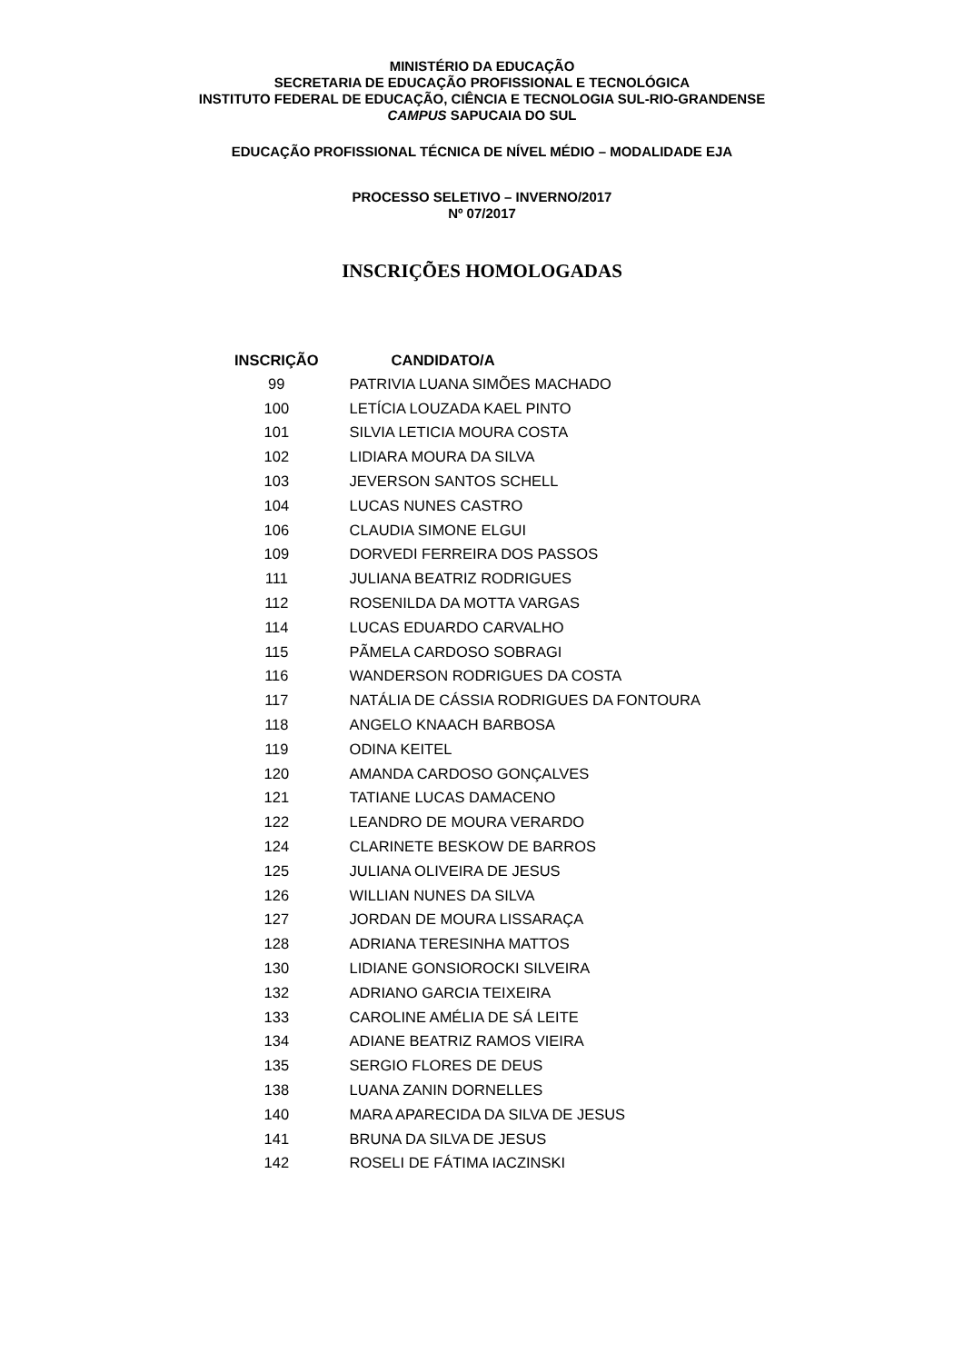MINISTÉRIO DA EDUCAÇÃO
SECRETARIA DE EDUCAÇÃO PROFISSIONAL E TECNOLÓGICA
INSTITUTO FEDERAL DE EDUCAÇÃO, CIÊNCIA E TECNOLOGIA SUL-RIO-GRANDENSE
CAMPUS SAPUCAIA DO SUL
EDUCAÇÃO PROFISSIONAL TÉCNICA DE NÍVEL MÉDIO – MODALIDADE EJA
PROCESSO SELETIVO – INVERNO/2017
Nº 07/2017
INSCRIÇÕES HOMOLOGADAS
| INSCRIÇÃO | CANDIDATO/A |
| --- | --- |
| 99 | PATRIVIA LUANA SIMÕES MACHADO |
| 100 | LETÍCIA LOUZADA KAEL PINTO |
| 101 | SILVIA LETICIA MOURA COSTA |
| 102 | LIDIARA MOURA DA SILVA |
| 103 | JEVERSON SANTOS SCHELL |
| 104 | LUCAS NUNES CASTRO |
| 106 | CLAUDIA SIMONE ELGUI |
| 109 | DORVEDI FERREIRA DOS PASSOS |
| 111 | JULIANA BEATRIZ RODRIGUES |
| 112 | ROSENILDA DA MOTTA VARGAS |
| 114 | LUCAS EDUARDO CARVALHO |
| 115 | PÃMELA CARDOSO SOBRAGI |
| 116 | WANDERSON RODRIGUES DA COSTA |
| 117 | NATÁLIA DE CÁSSIA RODRIGUES DA FONTOURA |
| 118 | ANGELO KNAACH BARBOSA |
| 119 | ODINA KEITEL |
| 120 | AMANDA CARDOSO GONÇALVES |
| 121 | TATIANE LUCAS DAMACENO |
| 122 | LEANDRO DE MOURA VERARDO |
| 124 | CLARINETE BESKOW DE BARROS |
| 125 | JULIANA OLIVEIRA DE JESUS |
| 126 | WILLIAN NUNES DA SILVA |
| 127 | JORDAN DE MOURA LISSARAÇA |
| 128 | ADRIANA TERESINHA MATTOS |
| 130 | LIDIANE GONSIOROCKI SILVEIRA |
| 132 | ADRIANO GARCIA TEIXEIRA |
| 133 | CAROLINE AMÉLIA DE SÁ LEITE |
| 134 | ADIANE BEATRIZ RAMOS VIEIRA |
| 135 | SERGIO FLORES DE DEUS |
| 138 | LUANA ZANIN DORNELLES |
| 140 | MARA APARECIDA DA SILVA DE JESUS |
| 141 | BRUNA DA SILVA DE JESUS |
| 142 | ROSELI DE FÁTIMA IACZINSKI |